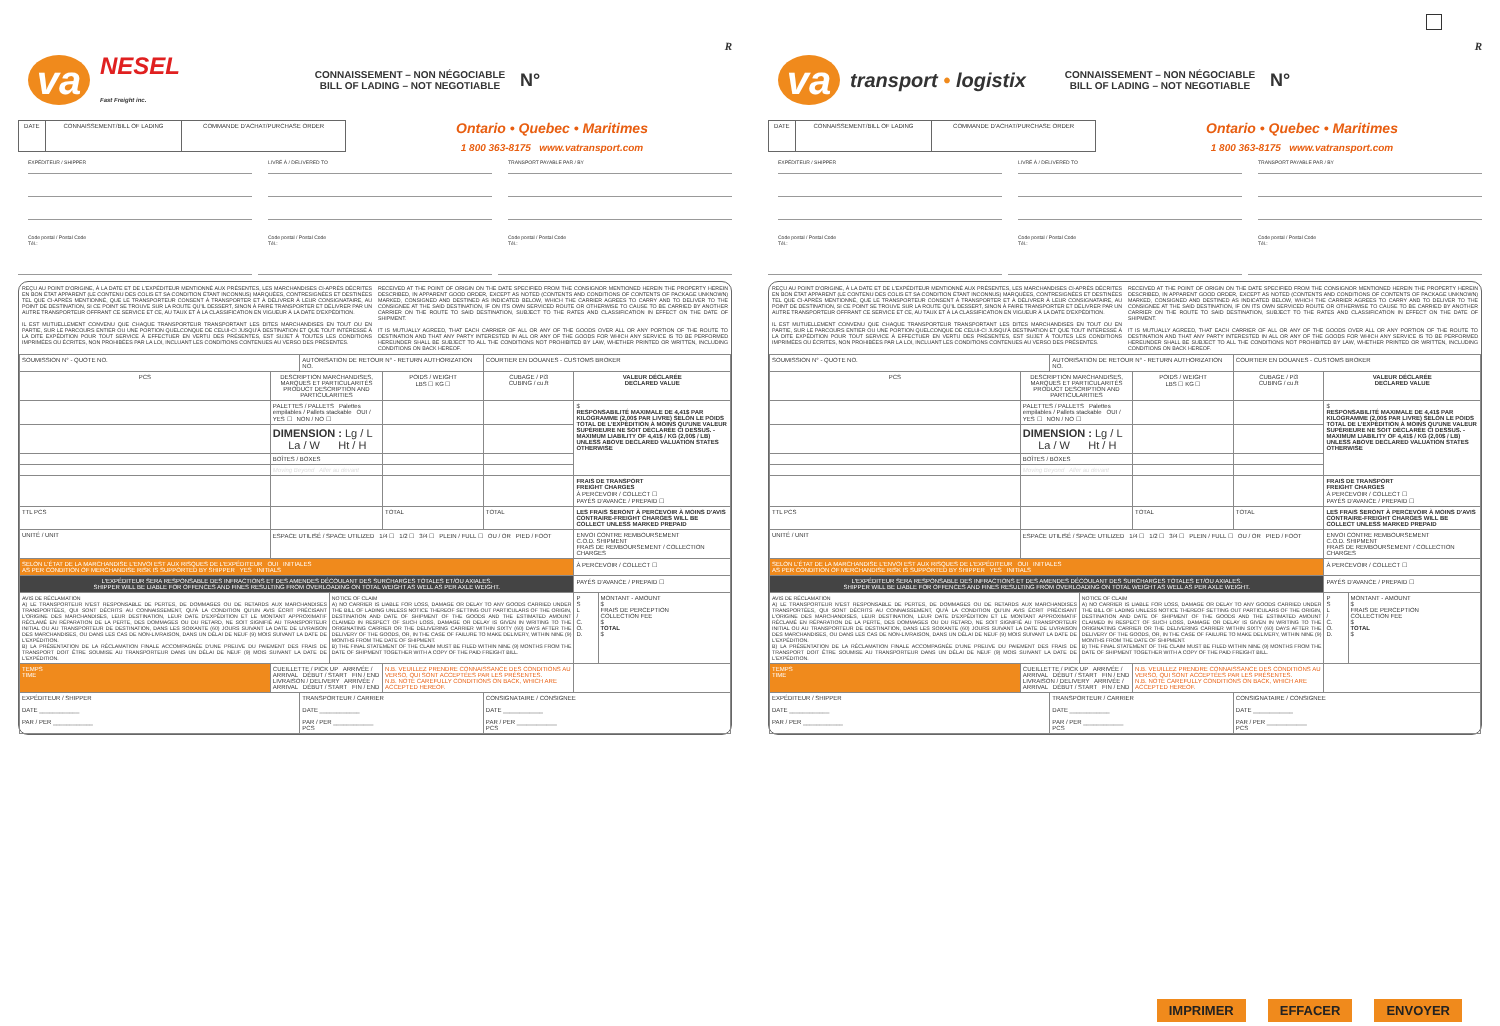va
NESEL
Fast Freight inc.
CONNAISSEMENT – NON NÉGOCIABLE
BILL OF LADING – NOT NEGOTIABLE
N°
R
| DATE | CONNAISSEMENT/BILL OF LADING | COMMANDE D'ACHAT/PURCHASE ORDER |
Ontario • Quebec • Maritimes
1 800 363-8175 www.vatransport.com
EXPÉDITEUR / SHIPPER
Code postal / Postal Code
Tél.:
LIVRÉ À / DELIVERED TO
Code postal / Postal Code
Tél.:
TRANSPORT PAYABLE PAR / BY
Code postal / Postal Code
Tél.:
REÇU AU POINT D'ORIGINE, À LA DATE ET DE L'EXPÉDITEUR MENTIONNÉ AUX PRÉSENTES, LES MARCHANDISES CI-APRÈS DÉCRITES EN BON ÉTAT APPARENT (LE CONTENU DES COLIS ET SA CONDITION ÉTANT INCONNUS) MARQUÉES, CONTRESIGNÉES ET DESTINÉES TEL QUE CI-APRÈS MENTIONNÉ, QUE LE TRANSPORTEUR CONSENT À TRANSPORTER ET À DÉLIVRER À LEUR CONSIGNATAIRE, AU POINT DE DESTINATION, SI CE POINT SE TROUVE SUR LA ROUTE QU'IL DESSERT, SINON À FAIRE TRANSPORTER ET DÉLIVRER PAR UN AUTRE TRANSPORTEUR OFFRANT CE SERVICE ET CE, AU TAUX ET À LA CLASSIFICATION EN VIGUEUR À LA DATE D'EXPÉDITION.
IL EST MUTUELLEMENT CONVENU QUE CHAQUE TRANSPORTEUR TRANSPORTANT LES DITES MARCHANDISES EN TOUT OU EN PARTIE, SUR LE PARCOURS ENTIER OU UNE PORTION QUELCONQUE DE CELUI-CI JUSQU'À DESTINATION ET QUE TOUT INTÉRESSÉ À LA DITE EXPÉDITION POUR TOUT SERVICE À EFFECTUER EN VERTU DES PRÉSENTES, EST SUJET À TOUTES LES CONDITIONS IMPRIMÉES OU ÉCRITES, NON PROHIBÉES PAR LA LOI, INCLUANT LES CONDITIONS CONTENUES AU VERSO DES PRÉSENTES.
RECEIVED AT THE POINT OF ORIGIN ON THE DATE SPECIFIED FROM THE CONSIGNOR MENTIONED HEREIN THE PROPERTY HEREIN DESCRIBED, IN APPARENT GOOD ORDER, EXCEPT AS NOTED (CONTENTS AND CONDITIONS OF CONTENTS OF PACKAGE UNKNOWN) MARKED, CONSIGNED AND DESTINED AS INDICATED BELOW, WHICH THE CARRIER AGREES TO CARRY AND TO DELIVER TO THE CONSIGNEE AT THE SAID DESTINATION, IF ON ITS OWN SERVICED ROUTE OR OTHERWISE TO CAUSE TO BE CARRIED BY ANOTHER CARRIER ON THE ROUTE TO SAID DESTINATION, SUBJECT TO THE RATES AND CLASSIFICATION IN EFFECT ON THE DATE OF SHIPMENT.
IT IS MUTUALLY AGREED, THAT EACH CARRIER OF ALL OR ANY OF THE GOODS OVER ALL OR ANY PORTION OF THE ROUTE TO DESTINATION AND THAT ANY PARTY INTERESTED IN ALL OR ANY OF THE GOODS FOR WHICH ANY SERVICE IS TO BE PERFORMED HEREUNDER SHALL BE SUBJECT TO ALL THE CONDITIONS NOT PROHIBITED BY LAW, WHETHER PRINTED OR WRITTEN, INCLUDING CONDITIONS ON BACK HEREOF.
| SOUMISSION N° - QUOTE NO. | | AUTORISATION DE RETOUR N° - RETURN AUTHORIZATION NO. | | | COURTIER EN DOUANES - CUSTOMS BROKER | | |
| PCS | DESCRIPTION MARCHANDISES, MARQUES ET PARTICULARITÉS PRODUCT DESCRIPTION AND PARTICULARITIES | | | POIDS / WEIGHT LBS ☐ KG ☐ | CUBAGE / Pi3 CUBING / cu.ft | VALEUR DÉCLARÉE DECLARED VALUE | |
| | PALETTES / PALLETS Palettes empilables / Pallets stackable OUI / YES ☐ NON / NO ☐ | | | | | $ RESPONSABILITÉ MAXIMALE DE 4,41$ PAR KILOGRAMME (2,00$ PAR LIVRE) SELON LE POIDS TOTAL DE L'EXPÉDITION À MOINS QU'UNE VALEUR SUPÉRIEURE NE SOIT DÉCLARÉE CI DESSUS. - MAXIMUM LIABILITY OF 4,41$ / KG (2,00$ / LB) UNLESS ABOVE DECLARED VALUATION STATES OTHERWISE | |
| | DIMENSION : Lg / L La / W Ht / H | | | | | | |
| | BOÎTES / BOXES | | | | | | |
| | Moving Beyond Aller au devant | | | | | | |
| | | | | | | FRAIS DE TRANSPORT FREIGHT CHARGES À PERCEVOIR / COLLECT ☐ PAYÉS D'AVANCE / PREPAID ☐ | |
| TTL PCS | | | | TOTAL | TOTAL | LES FRAIS SERONT À PERCEVOIR À MOINS D'AVIS CONTRAIRE-FREIGHT CHARGES WILL BE COLLECT UNLESS MARKED PREPAID | |
| UNITÉ / UNIT | ESPACE UTILISÉ / SPACE UTILIZED 1/4 ☐ 1/2 ☐ 3/4 ☐ PLEIN / FULL ☐ OU / OR PIED / FOOT | | | | | ENVOI CONTRE REMBOURSEMENT C.O.D. SHIPMENT FRAIS DE REMBOURSEMENT / COLLECTION CHARGES | |
| SELON L'ÉTAT DE LA MARCHANDISE L'ENVOI EST AUX RISQUES DE L'EXPÉDITEUR OUI INITIALES AS PER CONDITION OF MERCHANDISE RISK IS SUPPORTED BY SHIPPER YES INITIALS | | | | | | À PERCEVOIR / COLLECT ☐ | |
| L'EXPÉDITEUR SERA RESPONSABLE DES INFRACTIONS ET DES AMENDES DÉCOULANT DES SURCHARGES TOTALES ET/OU AXIALES. SHIPPER WILL BE LIABLE FOR OFFENCES AND FINES RESULTING FROM OVERLOADING ON TOTAL WEIGHT AS WELL AS PER AXLE WEIGHT. | | | | | | PAYÉS D'AVANCE / PREPAID ☐ | |
| AVIS DE RÉCLAMATION A) LE TRANSPORTEUR N'EST RESPONSABLE DE PERTES, DE DOMMAGES OU DE RETARDS AUX MARCHANDISES TRANSPORTÉES, QUI SONT DÉCRITS AU CONNAISSEMENT, QU'À LA CONDITION QU'UN AVIS ÉCRIT PRÉCISANT L'ORIGINE DES MARCHANDISES, LEUR DESTINATION, LEUR DATE D'EXPÉDITION ET LE MONTANT APPROXIMATIF RÉCLAMÉ EN RÉPARATION DE LA PERTE, DES DOMMAGES OU DU RETARD, NE SOIT SIGNIFIÉ AU TRANSPORTEUR INITIAL OU AU TRANSPORTEUR DE DESTINATION, DANS LES SOIXANTE (60) JOURS SUIVANT LA DATE DE LIVRAISON DES MARCHANDISES, OU DANS LES CAS DE NON-LIVRAISON, DANS UN DÉLAI DE NEUF (9) MOIS SUIVANT LA DATE DE L'EXPÉDITION. B) LA PRÉSENTATION DE LA RÉCLAMATION FINALE ACCOMPAGNÉE D'UNE PREUVE DU PAIEMENT DES FRAIS DE TRANSPORT DOIT ÊTRE SOUMISE AU TRANSPORTEUR DANS UN DÉLAI DE NEUF (9) MOIS SUIVANT LA DATE DE L'EXPÉDITION. | | | NOTICE OF CLAIM A) NO CARRIER IS LIABLE FOR LOSS, DAMAGE OR DELAY TO ANY GOODS CARRIED UNDER THE BILL OF LADING UNLESS NOTICE THEREOF SETTING OUT PARTICULARS OF THE ORIGIN, DESTINATION AND DATE OF SHIPMENT OF THE GOODS AND THE ESTIMATED AMOUNT CLAIMED IN RESPECT OF SUCH LOSS, DAMAGE OR DELAY IS GIVEN IN WRITING TO THE ORIGINATING CARRIER OR THE DELIVERING CARRIER WITHIN SIXTY (60) DAYS AFTER THE DELIVERY OF THE GOODS, OR, IN THE CASE OF FAILURE TO MAKE DELIVERY, WITHIN NINE (9) MONTHS FROM THE DATE OF SHIPMENT. B) THE FINAL STATEMENT OF THE CLAIM MUST BE FILED WITHIN NINE (9) MONTHS FROM THE DATE OF SHIPMENT TOGETHER WITH A COPY OF THE PAID FREIGHT BILL. | | | P S L / C. O. D. | MONTANT - AMOUNT $ FRAIS DE PERCEPTION COLLECTION FEE $ TOTAL $ |
| TEMPS TIME | CUEILLETTE / PICK UP ARRIVÉE / ARRIVAL DÉBUT / START FIN / END LIVRAISON / DELIVERY ARRIVÉE / ARRIVAL DÉBUT / START FIN / END | | | N.B. VEUILLEZ PRENDRE CONNAISSANCE DES CONDITIONS AU VERSO, QUI SONT ACCEPTÉES PAR LES PRÉSENTES. N.B. NOTE CAREFULLY CONDITIONS ON BACK, WHICH ARE ACCEPTED HEREOF. | | | |
| EXPÉDITEUR / SHIPPER DATE ____________ PAR / PER ____________ | | TRANSPORTEUR / CARRIER DATE ____________ PAR / PER ____________ PCS | | | CONSIGNATAIRE / CONSIGNEE DATE ____________ PAR / PER ____________ PCS | | |
va
transport • logistix
CONNAISSEMENT – NON NÉGOCIABLE
BILL OF LADING – NOT NEGOTIABLE
N°
R
| DATE | CONNAISSEMENT/BILL OF LADING | COMMANDE D'ACHAT/PURCHASE ORDER |
Ontario • Quebec • Maritimes
1 800 363-8175 www.vatransport.com
EXPÉDITEUR / SHIPPER
Code postal / Postal Code
Tél.:
LIVRÉ À / DELIVERED TO
Code postal / Postal Code
Tél.:
TRANSPORT PAYABLE PAR / BY
Code postal / Postal Code
Tél.:
REÇU AU POINT D'ORIGINE, À LA DATE ET DE L'EXPÉDITEUR MENTIONNÉ AUX PRÉSENTES, LES MARCHANDISES CI-APRÈS DÉCRITES EN BON ÉTAT APPARENT (LE CONTENU DES COLIS ET SA CONDITION ÉTANT INCONNUS) MARQUÉES, CONTRESIGNÉES ET DESTINÉES TEL QUE CI-APRÈS MENTIONNÉ, QUE LE TRANSPORTEUR CONSENT À TRANSPORTER ET À DÉLIVRER À LEUR CONSIGNATAIRE, AU POINT DE DESTINATION, SI CE POINT SE TROUVE SUR LA ROUTE QU'IL DESSERT, SINON À FAIRE TRANSPORTER ET DÉLIVRER PAR UN AUTRE TRANSPORTEUR OFFRANT CE SERVICE ET CE, AU TAUX ET À LA CLASSIFICATION EN VIGUEUR À LA DATE D'EXPÉDITION.
IL EST MUTUELLEMENT CONVENU QUE CHAQUE TRANSPORTEUR TRANSPORTANT LES DITES MARCHANDISES EN TOUT OU EN PARTIE, SUR LE PARCOURS ENTIER OU UNE PORTION QUELCONQUE DE CELUI-CI JUSQU'À DESTINATION ET QUE TOUT INTÉRESSÉ À LA DITE EXPÉDITION POUR TOUT SERVICE À EFFECTUER EN VERTU DES PRÉSENTES, EST SUJET À TOUTES LES CONDITIONS IMPRIMÉES OU ÉCRITES, NON PROHIBÉES PAR LA LOI, INCLUANT LES CONDITIONS CONTENUES AU VERSO DES PRÉSENTES.
RECEIVED AT THE POINT OF ORIGIN ON THE DATE SPECIFIED FROM THE CONSIGNOR MENTIONED HEREIN THE PROPERTY HEREIN DESCRIBED, IN APPARENT GOOD ORDER, EXCEPT AS NOTED (CONTENTS AND CONDITIONS OF CONTENTS OF PACKAGE UNKNOWN) MARKED, CONSIGNED AND DESTINED AS INDICATED BELOW, WHICH THE CARRIER AGREES TO CARRY AND TO DELIVER TO THE CONSIGNEE AT THE SAID DESTINATION, IF ON ITS OWN SERVICED ROUTE OR OTHERWISE TO CAUSE TO BE CARRIED BY ANOTHER CARRIER ON THE ROUTE TO SAID DESTINATION, SUBJECT TO THE RATES AND CLASSIFICATION IN EFFECT ON THE DATE OF SHIPMENT.
IT IS MUTUALLY AGREED, THAT EACH CARRIER OF ALL OR ANY OF THE GOODS OVER ALL OR ANY PORTION OF THE ROUTE TO DESTINATION AND THAT ANY PARTY INTERESTED IN ALL OR ANY OF THE GOODS FOR WHICH ANY SERVICE IS TO BE PERFORMED HEREUNDER SHALL BE SUBJECT TO ALL THE CONDITIONS NOT PROHIBITED BY LAW, WHETHER PRINTED OR WRITTEN, INCLUDING CONDITIONS ON BACK HEREOF.
| SOUMISSION N° - QUOTE NO. | | AUTORISATION DE RETOUR N° - RETURN AUTHORIZATION NO. | | | COURTIER EN DOUANES - CUSTOMS BROKER | | |
| PCS | DESCRIPTION MARCHANDISES, MARQUES ET PARTICULARITÉS PRODUCT DESCRIPTION AND PARTICULARITIES | | | POIDS / WEIGHT LBS ☐ KG ☐ | CUBAGE / Pi3 CUBING / cu.ft | VALEUR DÉCLARÉE DECLARED VALUE | |
| | PALETTES / PALLETS Palettes empilables / Pallets stackable OUI / YES ☐ NON / NO ☐ | | | | | $ RESPONSABILITÉ MAXIMALE DE 4,41$ PAR KILOGRAMME (2,00$ PAR LIVRE) SELON LE POIDS TOTAL DE L'EXPÉDITION À MOINS QU'UNE VALEUR SUPÉRIEURE NE SOIT DÉCLARÉE CI DESSUS. - MAXIMUM LIABILITY OF 4,41$ / KG (2,00$ / LB) UNLESS ABOVE DECLARED VALUATION STATES OTHERWISE | |
| | DIMENSION : Lg / L La / W Ht / H | | | | | | |
| | BOÎTES / BOXES | | | | | | |
| | Moving Beyond Aller au devant | | | | | | |
| | | | | | | FRAIS DE TRANSPORT FREIGHT CHARGES À PERCEVOIR / COLLECT ☐ PAYÉS D'AVANCE / PREPAID ☐ | |
| TTL PCS | | | | TOTAL | TOTAL | LES FRAIS SERONT À PERCEVOIR À MOINS D'AVIS CONTRAIRE-FREIGHT CHARGES WILL BE COLLECT UNLESS MARKED PREPAID | |
| UNITÉ / UNIT | ESPACE UTILISÉ / SPACE UTILIZED 1/4 ☐ 1/2 ☐ 3/4 ☐ PLEIN / FULL ☐ OU / OR PIED / FOOT | | | | | ENVOI CONTRE REMBOURSEMENT C.O.D. SHIPMENT FRAIS DE REMBOURSEMENT / COLLECTION CHARGES | |
| SELON L'ÉTAT DE LA MARCHANDISE L'ENVOI EST AUX RISQUES DE L'EXPÉDITEUR OUI INITIALES AS PER CONDITION OF MERCHANDISE RISK IS SUPPORTED BY SHIPPER YES INITIALS | | | | | | À PERCEVOIR / COLLECT ☐ | |
| L'EXPÉDITEUR SERA RESPONSABLE DES INFRACTIONS ET DES AMENDES DÉCOULANT DES SURCHARGES TOTALES ET/OU AXIALES. SHIPPER WILL BE LIABLE FOR OFFENCES AND FINES RESULTING FROM OVERLOADING ON TOTAL WEIGHT AS WELL AS PER AXLE WEIGHT. | | | | | | PAYÉS D'AVANCE / PREPAID ☐ | |
| AVIS DE RÉCLAMATION A) LE TRANSPORTEUR N'EST RESPONSABLE DE PERTES, DE DOMMAGES OU DE RETARDS AUX MARCHANDISES TRANSPORTÉES, QUI SONT DÉCRITS AU CONNAISSEMENT, QU'À LA CONDITION QU'UN AVIS ÉCRIT PRÉCISANT L'ORIGINE DES MARCHANDISES, LEUR DESTINATION, LEUR DATE D'EXPÉDITION ET LE MONTANT APPROXIMATIF RÉCLAMÉ EN RÉPARATION DE LA PERTE, DES DOMMAGES OU DU RETARD, NE SOIT SIGNIFIÉ AU TRANSPORTEUR INITIAL OU AU TRANSPORTEUR DE DESTINATION, DANS LES SOIXANTE (60) JOURS SUIVANT LA DATE DE LIVRAISON DES MARCHANDISES, OU DANS LES CAS DE NON-LIVRAISON, DANS UN DÉLAI DE NEUF (9) MOIS SUIVANT LA DATE DE L'EXPÉDITION. B) LA PRÉSENTATION DE LA RÉCLAMATION FINALE ACCOMPAGNÉE D'UNE PREUVE DU PAIEMENT DES FRAIS DE TRANSPORT DOIT ÊTRE SOUMISE AU TRANSPORTEUR DANS UN DÉLAI DE NEUF (9) MOIS SUIVANT LA DATE DE L'EXPÉDITION. | | | NOTICE OF CLAIM A) NO CARRIER IS LIABLE FOR LOSS, DAMAGE OR DELAY TO ANY GOODS CARRIED UNDER THE BILL OF LADING UNLESS NOTICE THEREOF SETTING OUT PARTICULARS OF THE ORIGIN, DESTINATION AND DATE OF SHIPMENT OF THE GOODS AND THE ESTIMATED AMOUNT CLAIMED IN RESPECT OF SUCH LOSS, DAMAGE OR DELAY IS GIVEN IN WRITING TO THE ORIGINATING CARRIER OR THE DELIVERING CARRIER WITHIN SIXTY (60) DAYS AFTER THE DELIVERY OF THE GOODS, OR, IN THE CASE OF FAILURE TO MAKE DELIVERY, WITHIN NINE (9) MONTHS FROM THE DATE OF SHIPMENT. B) THE FINAL STATEMENT OF THE CLAIM MUST BE FILED WITHIN NINE (9) MONTHS FROM THE DATE OF SHIPMENT TOGETHER WITH A COPY OF THE PAID FREIGHT BILL. | | | P S L / C. O. D. | MONTANT - AMOUNT $ FRAIS DE PERCEPTION COLLECTION FEE $ TOTAL $ |
| TEMPS TIME | CUEILLETTE / PICK UP ARRIVÉE / ARRIVAL DÉBUT / START FIN / END LIVRAISON / DELIVERY ARRIVÉE / ARRIVAL DÉBUT / START FIN / END | | | N.B. VEUILLEZ PRENDRE CONNAISSANCE DES CONDITIONS AU VERSO, QUI SONT ACCEPTÉES PAR LES PRÉSENTES. N.B. NOTE CAREFULLY CONDITIONS ON BACK, WHICH ARE ACCEPTED HEREOF. | | | |
| EXPÉDITEUR / SHIPPER DATE ____________ PAR / PER ____________ | | TRANSPORTEUR / CARRIER DATE ____________ PAR / PER ____________ PCS | | | CONSIGNATAIRE / CONSIGNEE DATE ____________ PAR / PER ____________ PCS | | |
IMPRIMER EFFACER ENVOYER